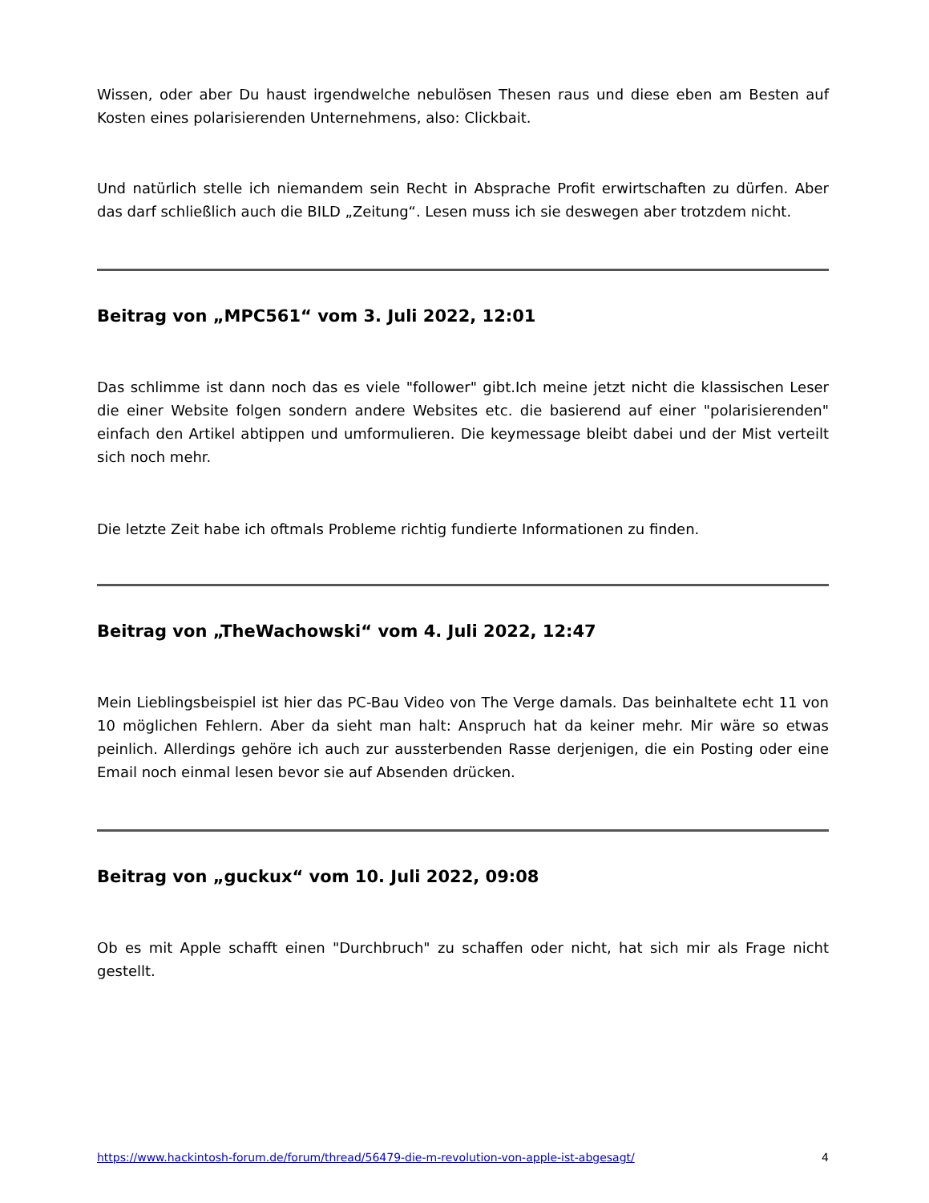Wissen, oder aber Du haust irgendwelche nebulösen Thesen raus und diese eben am Besten auf Kosten eines polarisierenden Unternehmens, also: Clickbait.
Und natürlich stelle ich niemandem sein Recht in Absprache Profit erwirtschaften zu dürfen. Aber das darf schließlich auch die BILD „Zeitung“. Lesen muss ich sie deswegen aber trotzdem nicht.
Beitrag von „MPC561“ vom 3. Juli 2022, 12:01
Das schlimme ist dann noch das es viele "follower" gibt.Ich meine jetzt nicht die klassischen Leser die einer Website folgen sondern andere Websites etc. die basierend auf einer "polarisierenden" einfach den Artikel abtippen und umformulieren. Die keymessage bleibt dabei und der Mist verteilt sich noch mehr.
Die letzte Zeit habe ich oftmals Probleme richtig fundierte Informationen zu finden.
Beitrag von „TheWachowski“ vom 4. Juli 2022, 12:47
Mein Lieblingsbeispiel ist hier das PC-Bau Video von The Verge damals. Das beinhaltete echt 11 von 10 möglichen Fehlern. Aber da sieht man halt: Anspruch hat da keiner mehr. Mir wäre so etwas peinlich. Allerdings gehöre ich auch zur aussterbenden Rasse derjenigen, die ein Posting oder eine Email noch einmal lesen bevor sie auf Absenden drücken.
Beitrag von „guckux“ vom 10. Juli 2022, 09:08
Ob es mit Apple schafft einen "Durchbruch" zu schaffen oder nicht, hat sich mir als Frage nicht gestellt.
https://www.hackintosh-forum.de/forum/thread/56479-die-m-revolution-von-apple-ist-abgesagt/ 4